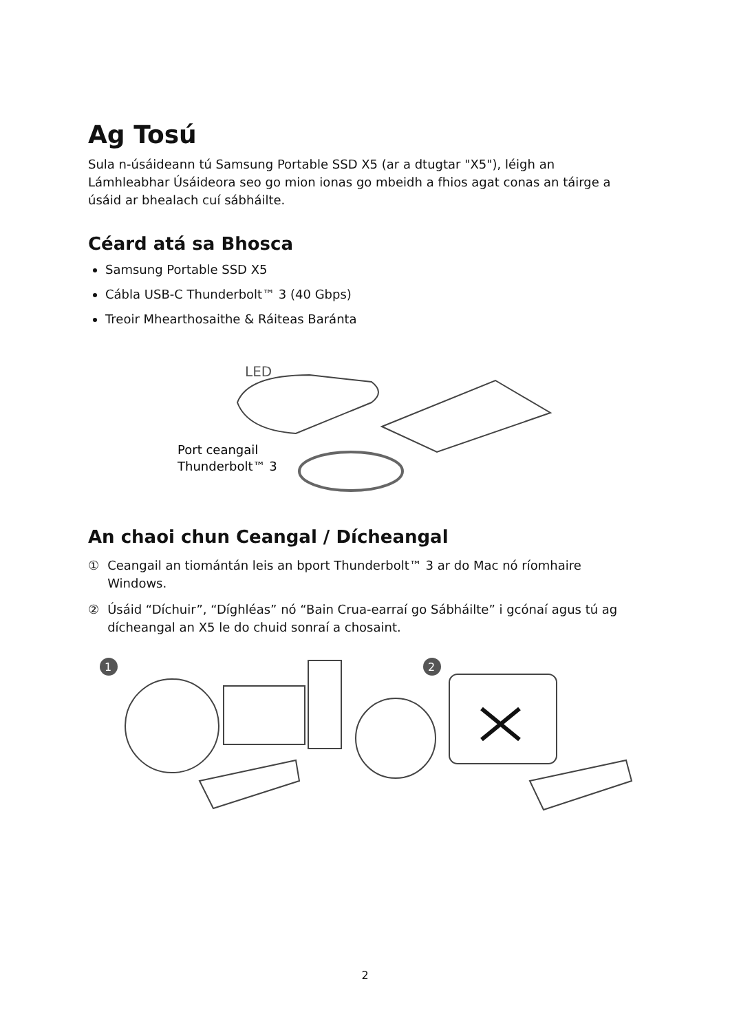Ag Tosú
Sula n-úsáideann tú Samsung Portable SSD X5 (ar a dtugtar "X5"), léigh an Lámhleabhar Úsáideora seo go mion ionas go mbeidh a fhios agat conas an táirge a úsáid ar bhealach cuí sábháilte.
Céard atá sa Bhosca
Samsung Portable SSD X5
Cábla USB-C Thunderbolt™ 3 (40 Gbps)
Treoir Mhearthosaithe & Ráiteas Baránta
LED
Port ceangail
Thunderbolt™ 3
An chaoi chun Ceangal / Dícheangal
① Ceangail an tiomántán leis an bport Thunderbolt™ 3 ar do Mac nó ríomhaire Windows.
② Úsáid “Díchuir”, “Díghléas” nó “Bain Crua-earraí go Sábháilte” i gcónaí agus tú ag dícheangal an X5 le do chuid sonraí a chosaint.
1
2
2